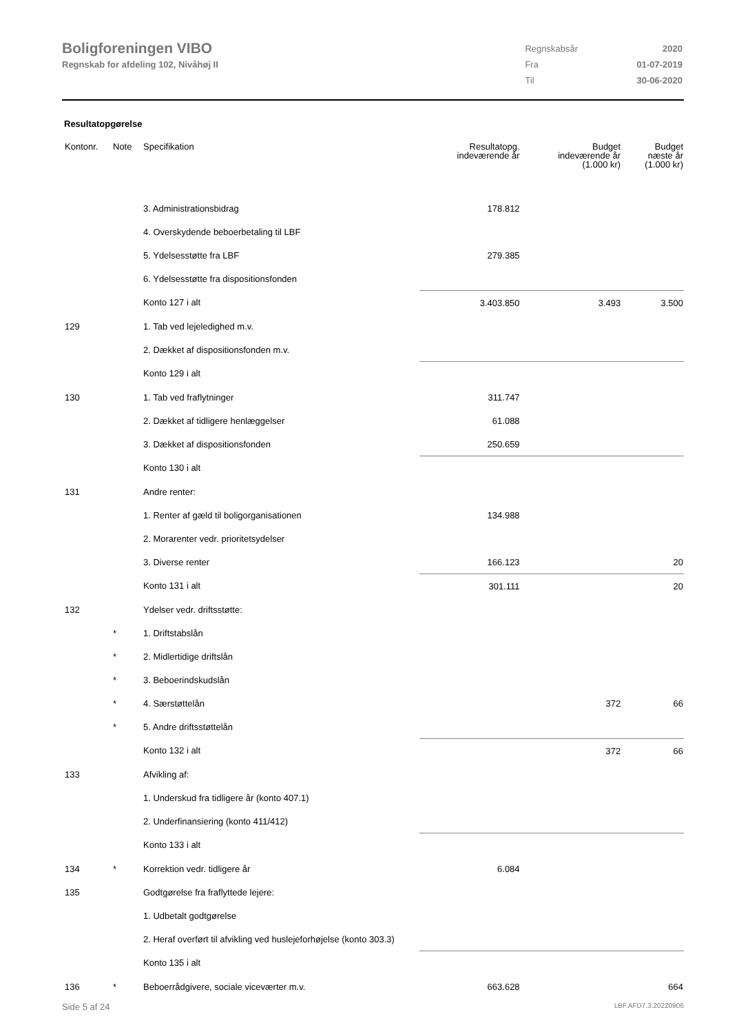Boligforeningen VIBO
Regnskab for afdeling 102, Nivåhøj II
| Regnskabsår | 2020 |
| Fra | 01-07-2019 |
| Til | 30-06-2020 |
Resultatopgørelse
| Kontonr. | Note | Specifikation | Resultatopg. indeværende år | Budget indeværende år (1.000 kr) | Budget næste år (1.000 kr) |
| --- | --- | --- | --- | --- | --- |
| | | 3. Administrationsbidrag | 178.812 | | |
| | | 4. Overskydende beboerbetaling til LBF | | | |
| | | 5. Ydelsesstøtte fra LBF | 279.385 | | |
| | | 6. Ydelsesstøtte fra dispositionsfonden | | | |
| | | Konto 127 i alt | 3.403.850 | 3.493 | 3.500 |
| 129 | | 1. Tab ved lejeledighed m.v. | | | |
| | | 2. Dækket af dispositionsfonden m.v. | | | |
| | | Konto 129 i alt | | | |
| 130 | | 1. Tab ved fraflytninger | 311.747 | | |
| | | 2. Dækket af tidligere henlæggelser | 61.088 | | |
| | | 3. Dækket af dispositionsfonden | 250.659 | | |
| | | Konto 130 i alt | | | |
| 131 | | Andre renter: | | | |
| | | 1. Renter af gæld til boligorganisationen | 134.988 | | |
| | | 2. Morarenter vedr. prioritetsydelser | | | |
| | | 3. Diverse renter | 166.123 | | 20 |
| | | Konto 131 i alt | 301.111 | | 20 |
| 132 | | Ydelser vedr. driftsstøtte: | | | |
| | * | 1. Driftstabslån | | | |
| | * | 2. Midlertidige driftslån | | | |
| | * | 3. Beboerindskudslån | | | |
| | * | 4. Særstøttelån | | 372 | 66 |
| | * | 5. Andre driftsstøttelån | | | |
| | | Konto 132 i alt | | 372 | 66 |
| 133 | | Afvikling af: | | | |
| | | 1. Underskud fra tidligere år (konto 407.1) | | | |
| | | 2. Underfinansiering (konto 411/412) | | | |
| | | Konto 133 i alt | | | |
| 134 | * | Korrektion vedr. tidligere år | 6.084 | | |
| 135 | | Godtgørelse fra fraflyttede lejere: | | | |
| | | 1. Udbetalt godtgørelse | | | |
| | | 2. Heraf overført til afvikling ved huslejeforhøjelse (konto 303.3) | | | |
| | | Konto 135 i alt | | | |
| 136 | * | Beboerrådgivere, sociale viceværter m.v. | 663.628 | | 664 |
Side 5 af 24 LBF.AFD7.3.20220906